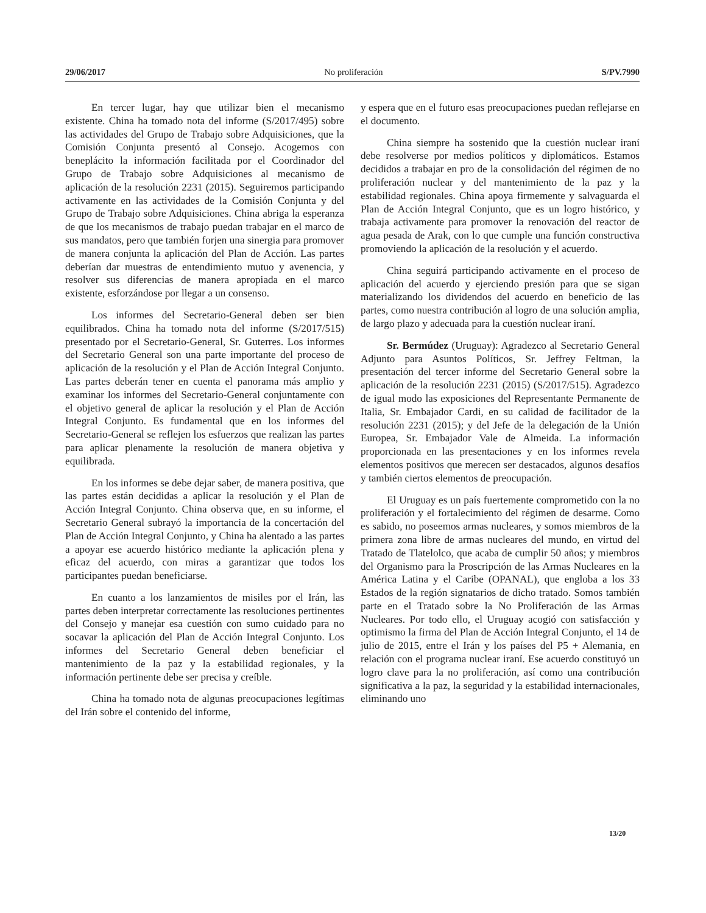29/06/2017 No proliferación S/PV.7990
En tercer lugar, hay que utilizar bien el mecanismo existente. China ha tomado nota del informe (S/2017/495) sobre las actividades del Grupo de Trabajo sobre Adquisiciones, que la Comisión Conjunta presentó al Consejo. Acogemos con beneplácito la información facilitada por el Coordinador del Grupo de Trabajo sobre Adquisiciones al mecanismo de aplicación de la resolución 2231 (2015). Seguiremos participando activamente en las actividades de la Comisión Conjunta y del Grupo de Trabajo sobre Adquisiciones. China abriga la esperanza de que los mecanismos de trabajo puedan trabajar en el marco de sus mandatos, pero que también forjen una sinergia para promover de manera conjunta la aplicación del Plan de Acción. Las partes deberían dar muestras de entendimiento mutuo y avenencia, y resolver sus diferencias de manera apropiada en el marco existente, esforzándose por llegar a un consenso.
Los informes del Secretario-General deben ser bien equilibrados. China ha tomado nota del informe (S/2017/515) presentado por el Secretario-General, Sr. Guterres. Los informes del Secretario General son una parte importante del proceso de aplicación de la resolución y el Plan de Acción Integral Conjunto. Las partes deberán tener en cuenta el panorama más amplio y examinar los informes del Secretario-General conjuntamente con el objetivo general de aplicar la resolución y el Plan de Acción Integral Conjunto. Es fundamental que en los informes del Secretario-General se reflejen los esfuerzos que realizan las partes para aplicar plenamente la resolución de manera objetiva y equilibrada.
En los informes se debe dejar saber, de manera positiva, que las partes están decididas a aplicar la resolución y el Plan de Acción Integral Conjunto. China observa que, en su informe, el Secretario General subrayó la importancia de la concertación del Plan de Acción Integral Conjunto, y China ha alentado a las partes a apoyar ese acuerdo histórico mediante la aplicación plena y eficaz del acuerdo, con miras a garantizar que todos los participantes puedan beneficiarse.
En cuanto a los lanzamientos de misiles por el Irán, las partes deben interpretar correctamente las resoluciones pertinentes del Consejo y manejar esa cuestión con sumo cuidado para no socavar la aplicación del Plan de Acción Integral Conjunto. Los informes del Secretario General deben beneficiar el mantenimiento de la paz y la estabilidad regionales, y la información pertinente debe ser precisa y creíble.
China ha tomado nota de algunas preocupaciones legítimas del Irán sobre el contenido del informe,
y espera que en el futuro esas preocupaciones puedan reflejarse en el documento.
China siempre ha sostenido que la cuestión nuclear iraní debe resolverse por medios políticos y diplomáticos. Estamos decididos a trabajar en pro de la consolidación del régimen de no proliferación nuclear y del mantenimiento de la paz y la estabilidad regionales. China apoya firmemente y salvaguarda el Plan de Acción Integral Conjunto, que es un logro histórico, y trabaja activamente para promover la renovación del reactor de agua pesada de Arak, con lo que cumple una función constructiva promoviendo la aplicación de la resolución y el acuerdo.
China seguirá participando activamente en el proceso de aplicación del acuerdo y ejerciendo presión para que se sigan materializando los dividendos del acuerdo en beneficio de las partes, como nuestra contribución al logro de una solución amplia, de largo plazo y adecuada para la cuestión nuclear iraní.
Sr. Bermúdez (Uruguay): Agradezco al Secretario General Adjunto para Asuntos Políticos, Sr. Jeffrey Feltman, la presentación del tercer informe del Secretario General sobre la aplicación de la resolución 2231 (2015) (S/2017/515). Agradezco de igual modo las exposiciones del Representante Permanente de Italia, Sr. Embajador Cardi, en su calidad de facilitador de la resolución 2231 (2015); y del Jefe de la delegación de la Unión Europea, Sr. Embajador Vale de Almeida. La información proporcionada en las presentaciones y en los informes revela elementos positivos que merecen ser destacados, algunos desafíos y también ciertos elementos de preocupación.
El Uruguay es un país fuertemente comprometido con la no proliferación y el fortalecimiento del régimen de desarme. Como es sabido, no poseemos armas nucleares, y somos miembros de la primera zona libre de armas nucleares del mundo, en virtud del Tratado de Tlatelolco, que acaba de cumplir 50 años; y miembros del Organismo para la Proscripción de las Armas Nucleares en la América Latina y el Caribe (OPANAL), que engloba a los 33 Estados de la región signatarios de dicho tratado. Somos también parte en el Tratado sobre la No Proliferación de las Armas Nucleares. Por todo ello, el Uruguay acogió con satisfacción y optimismo la firma del Plan de Acción Integral Conjunto, el 14 de julio de 2015, entre el Irán y los países del P5 + Alemania, en relación con el programa nuclear iraní. Ese acuerdo constituyó un logro clave para la no proliferación, así como una contribución significativa a la paz, la seguridad y la estabilidad internacionales, eliminando uno
13/20